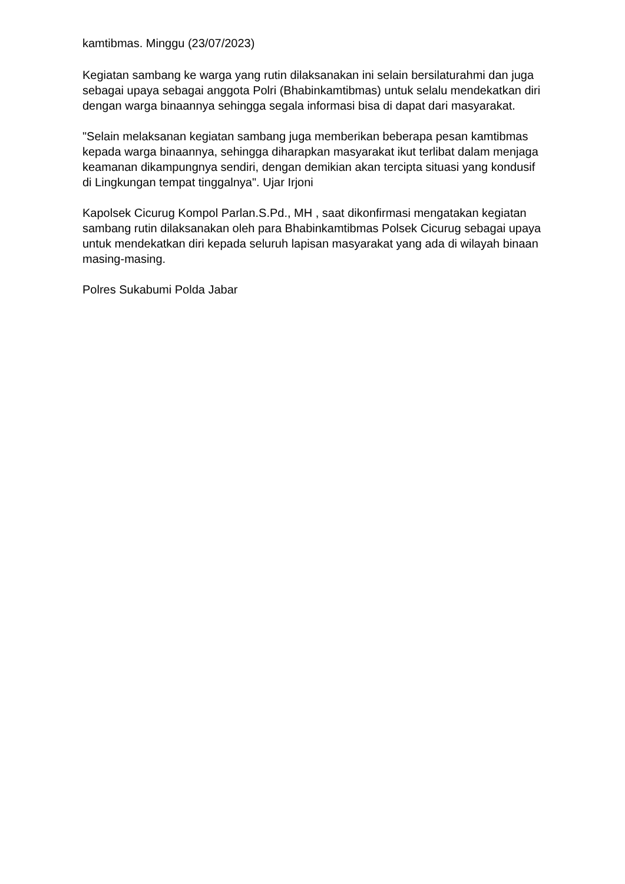kamtibmas. Minggu (23/07/2023)
Kegiatan sambang ke warga yang rutin dilaksanakan ini selain bersilaturahmi dan juga sebagai upaya sebagai anggota Polri (Bhabinkamtibmas) untuk selalu mendekatkan diri dengan warga binaannya sehingga segala informasi bisa di dapat dari masyarakat.
"Selain melaksanan kegiatan sambang juga memberikan beberapa pesan kamtibmas kepada warga binaannya, sehingga diharapkan masyarakat ikut terlibat dalam menjaga keamanan dikampungnya sendiri, dengan demikian akan tercipta situasi yang kondusif di Lingkungan tempat tinggalnya". Ujar Irjoni
Kapolsek Cicurug Kompol Parlan.S.Pd., MH , saat dikonfirmasi mengatakan kegiatan sambang rutin dilaksanakan oleh para Bhabinkamtibmas Polsek Cicurug sebagai upaya untuk mendekatkan diri kepada seluruh lapisan masyarakat yang ada di wilayah binaan masing-masing.
Polres Sukabumi Polda Jabar